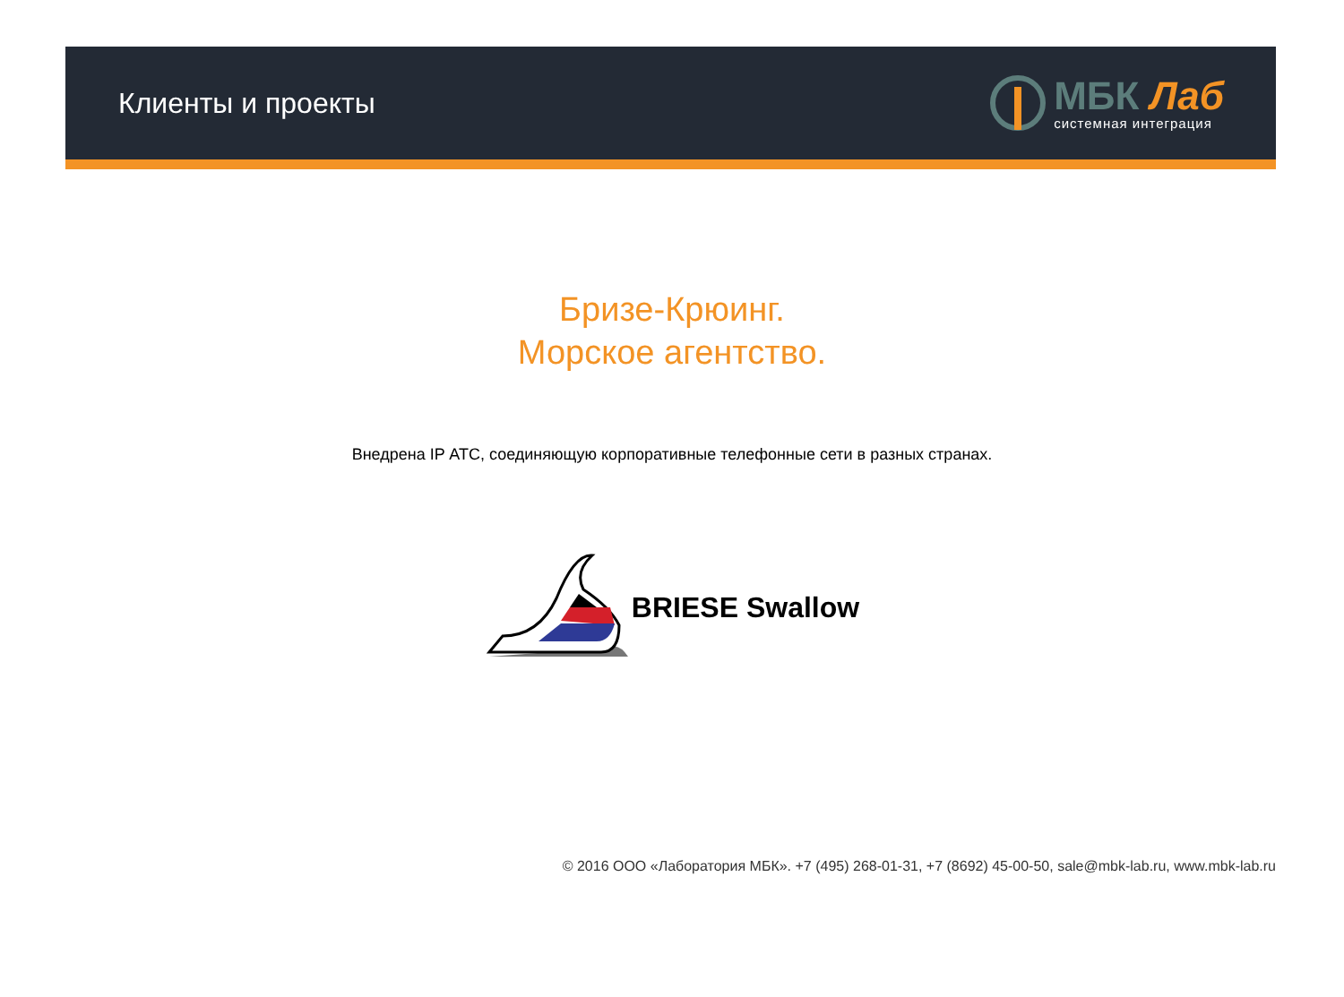Клиенты и проекты
МБК Лаб
системная интеграция
Бризе-Крюинг.
Морское агентство.
Внедрена IP АТС, соединяющую корпоративные телефонные сети в разных странах.
BRIESE Swallow
© 2016 ООО «Лаборатория МБК». +7 (495) 268-01-31, +7 (8692) 45-00-50, sale@mbk-lab.ru, www.mbk-lab.ru